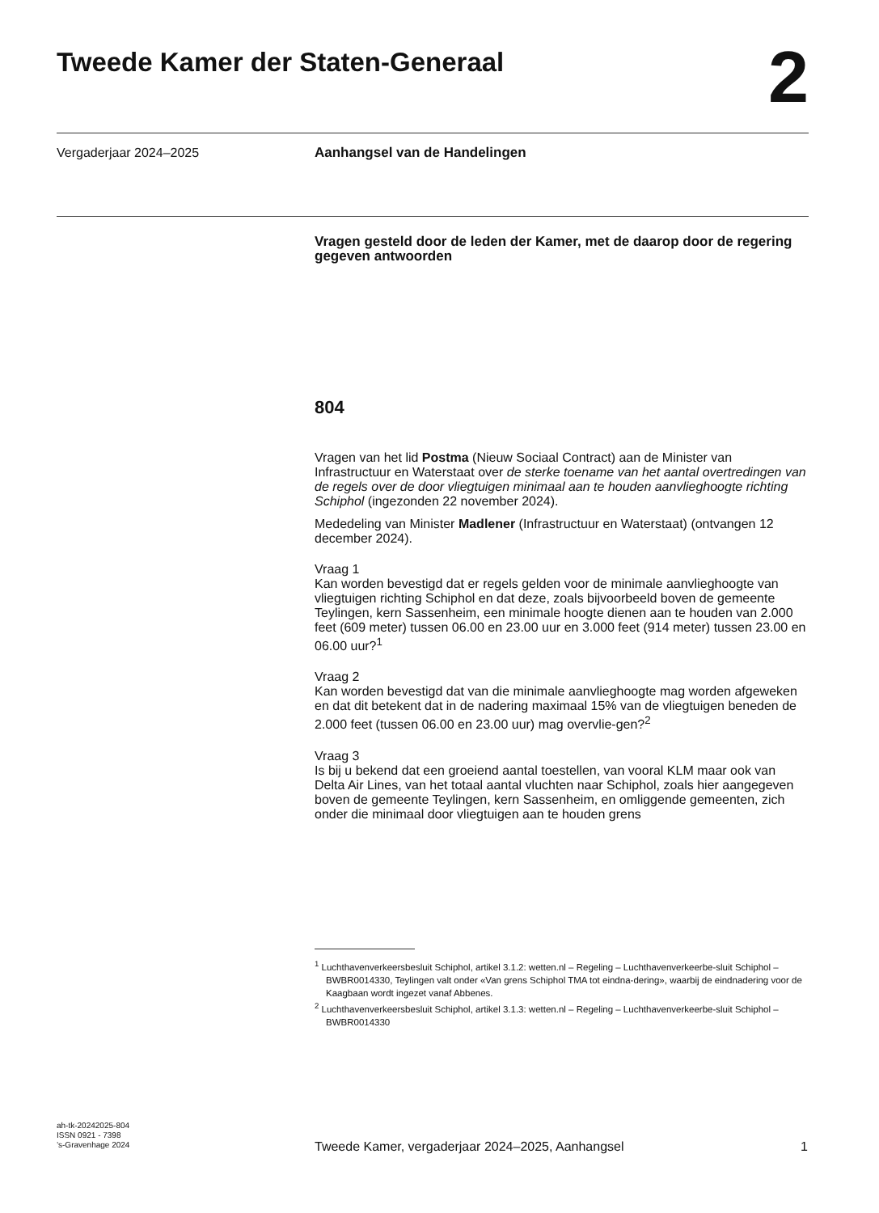Tweede Kamer der Staten-Generaal
2
Vergaderjaar 2024–2025 Aanhangsel van de Handelingen
Vragen gesteld door de leden der Kamer, met de daarop door de regering gegeven antwoorden
804
Vragen van het lid Postma (Nieuw Sociaal Contract) aan de Minister van Infrastructuur en Waterstaat over de sterke toename van het aantal overtredingen van de regels over de door vliegtuigen minimaal aan te houden aanvlieghoogte richting Schiphol (ingezonden 22 november 2024).
Mededeling van Minister Madlener (Infrastructuur en Waterstaat) (ontvangen 12 december 2024).
Vraag 1
Kan worden bevestigd dat er regels gelden voor de minimale aanvlieghoogte van vliegtuigen richting Schiphol en dat deze, zoals bijvoorbeeld boven de gemeente Teylingen, kern Sassenheim, een minimale hoogte dienen aan te houden van 2.000 feet (609 meter) tussen 06.00 en 23.00 uur en 3.000 feet (914 meter) tussen 23.00 en 06.00 uur?<sup>1</sup>
Vraag 2
Kan worden bevestigd dat van die minimale aanvlieghoogte mag worden afgeweken en dat dit betekent dat in de nadering maximaal 15% van de vliegtuigen beneden de 2.000 feet (tussen 06.00 en 23.00 uur) mag overvlie-gen?<sup>2</sup>
Vraag 3
Is bij u bekend dat een groeiend aantal toestellen, van vooral KLM maar ook van Delta Air Lines, van het totaal aantal vluchten naar Schiphol, zoals hier aangegeven boven de gemeente Teylingen, kern Sassenheim, en omliggende gemeenten, zich onder die minimaal door vliegtuigen aan te houden grens
<sup>1</sup> Luchthavenverkeersbesluit Schiphol, artikel 3.1.2: wetten.nl – Regeling – Luchthavenverkeerbe-sluit Schiphol – BWBR0014330, Teylingen valt onder «Van grens Schiphol TMA tot eindna-dering», waarbij de eindnadering voor de Kaagbaan wordt ingezet vanaf Abbenes.
<sup>2</sup> Luchthavenverkeersbesluit Schiphol, artikel 3.1.3: wetten.nl – Regeling – Luchthavenverkeerbe-sluit Schiphol – BWBR0014330
ah-tk-20242025-804
ISSN 0921 - 7398
’s-Gravenhage 2024
Tweede Kamer, vergaderjaar 2024–2025, Aanhangsel 1